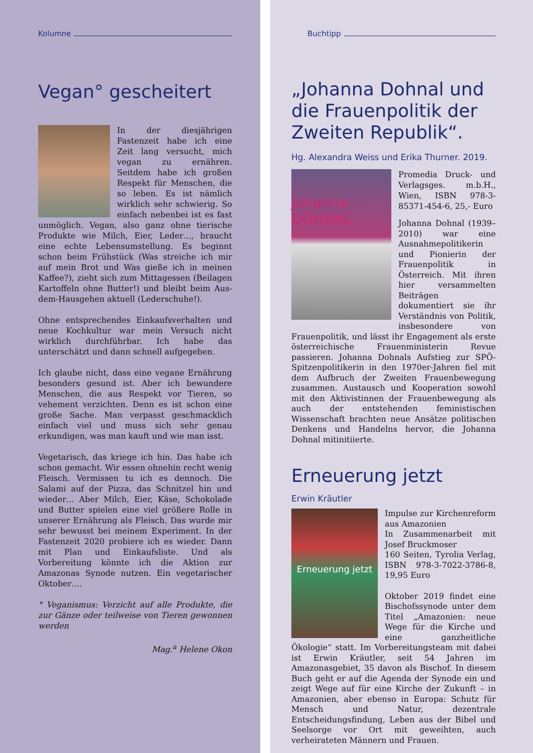Kolumne
Vegan° gescheitert
In der diesjährigen Fastenzeit habe ich eine Zeit lang versucht, mich vegan zu ernähren. Seitdem habe ich großen Respekt für Menschen, die so leben. Es ist nämlich wirklich sehr schwierig. So einfach nebenbei ist es fast unmöglich. Vegan, also ganz ohne tierische Produkte wie Milch, Eier, Leder…, braucht eine echte Lebensumstellung. Es beginnt schon beim Frühstück (Was streiche ich mir auf mein Brot und Was gieße ich in meinen Kaffee?), zieht sich zum Mittagessen (Beilagen Kartoffeln ohne Butter!) und bleibt beim Aus-dem-Hausgehen aktuell (Lederschuhe!).
Ohne entsprechendes Einkaufsverhalten und neue Kochkultur war mein Versuch nicht wirklich durchführbar. Ich habe das unterschätzt und dann schnell aufgegeben.
Ich glaube nicht, dass eine vegane Ernährung besonders gesund ist. Aber ich bewundere Menschen, die aus Respekt vor Tieren, so vehement verzichten. Denn es ist schon eine große Sache. Man verpasst geschmacklich einfach viel und muss sich sehr genau erkundigen, was man kauft und wie man isst.
Vegetarisch, das kriege ich hin. Das habe ich schon gemacht. Wir essen ohnehin recht wenig Fleisch. Vermissen tu ich es dennoch. Die Salami auf der Pizza, das Schnitzel hin und wieder… Aber Milch, Eier, Käse, Schokolade und Butter spielen eine viel größere Rolle in unserer Ernährung als Fleisch. Das wurde mir sehr bewusst bei meinem Experiment. In der Fastenzeit 2020 probiere ich es wieder. Dann mit Plan und Einkaufsliste. Und als Vorbereitung könnte ich die Aktion zur Amazonas Synode nutzen. Ein vegetarischer Oktober….
° Veganismus: Verzicht auf alle Produkte, die zur Gänze oder teilweise von Tieren gewonnen werden
Mag.<sup>a</sup> Helene Okon
Buchtipp
„Johanna Dohnal und die Frauenpolitik der Zweiten Republik“.
Hg. Alexandra Weiss und Erika Thurner. 2019.
Johanna DOHNAL
Promedia Druck- und Verlagsges. m.b.H., Wien, ISBN 978-3-85371-454-6, 25,- Euro
Johanna Dohnal (1939–2010) war eine Ausnahmepolitikerin und Pionierin der Frauenpolitik in Österreich. Mit ihren hier versammelten Beiträgen dokumentiert sie ihr Verständnis von Politik, insbesondere von Frauenpolitik, und lässt ihr Engagement als erste österreichische Frauenministerin Revue passieren. Johanna Dohnals Aufstieg zur SPÖ-Spitzenpolitikerin in den 1970er-Jahren fiel mit dem Aufbruch der Zweiten Frauenbewegung zusammen. Austausch und Kooperation sowohl mit den Aktivistinnen der Frauenbewegung als auch der entstehenden feministischen Wissenschaft brachten neue Ansätze politischen Denkens und Handelns hervor, die Johanna Dohnal mitinitiierte.
Erneuerung jetzt
Erwin Kräutler
Erneuerung jetzt
Impulse zur Kirchenreform aus Amazonien
In Zusammenarbeit mit Josef Bruckmoser
160 Seiten, Tyrolia Verlag, ISBN 978-3-7022-3786-8, 19,95 Euro
Oktober 2019 findet eine Bischofssynode unter dem Titel „Amazonien: neue Wege für die Kirche und eine ganzheitliche Ökologie“ statt. Im Vorbereitungsteam mit dabei ist Erwin Kräutler, seit 54 Jahren im Amazonasgebiet, 35 davon als Bischof. In diesem Buch geht er auf die Agenda der Synode ein und zeigt Wege auf für eine Kirche der Zukunft – in Amazonien, aber ebenso in Europa: Schutz für Mensch und Natur, dezentrale Entscheidungsfindung, Leben aus der Bibel und Seelsorge vor Ort mit geweihten, auch verheirateten Männern und Frauen.